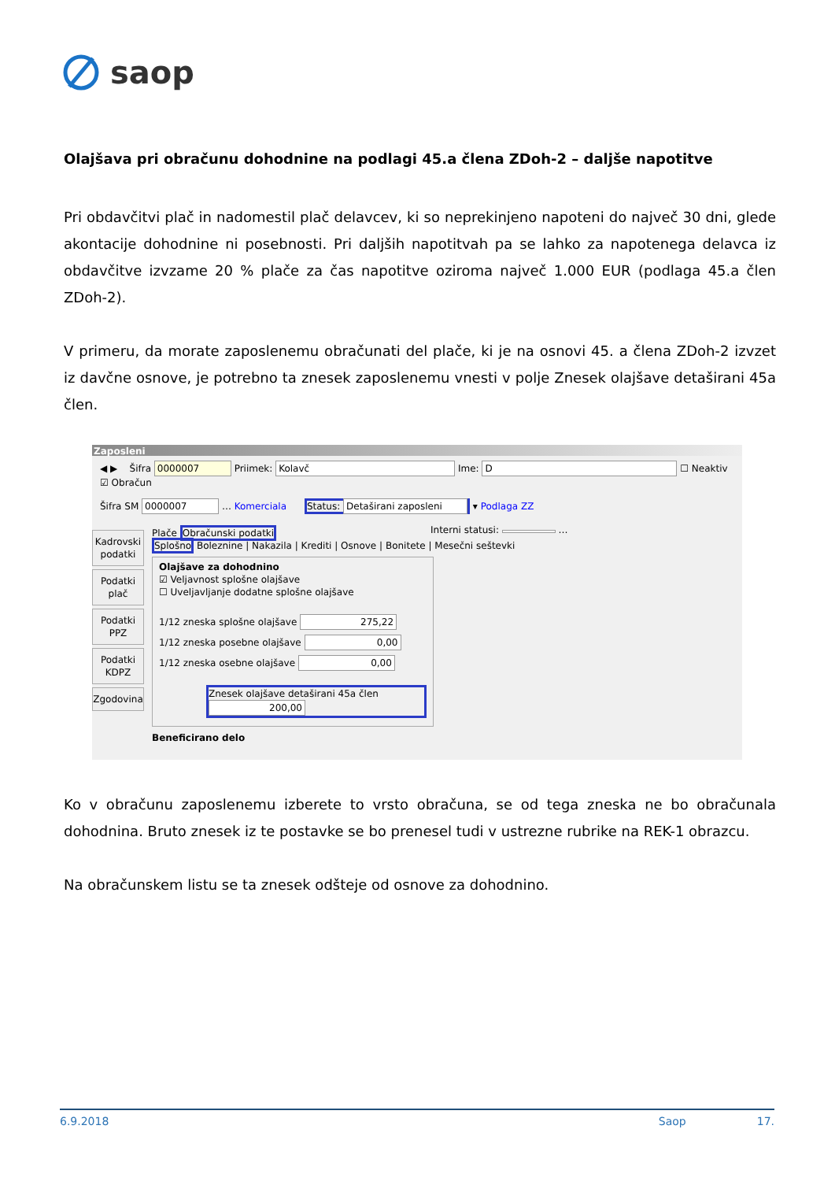saop
Olajšava pri obračunu dohodnine na podlagi 45.a člena ZDoh-2 – daljše napotitve
Pri obdavčitvi plač in nadomestil plač delavcev, ki so neprekinjeno napoteni do največ 30 dni, glede akontacije dohodnine ni posebnosti. Pri daljših napotitvah pa se lahko za napotenega delavca iz obdavčitve izvzame 20 % plače za čas napotitve oziroma največ 1.000 EUR (podlaga 45.a člen ZDoh-2).
V primeru, da morate zaposlenemu obračunati del plače, ki je na osnovi 45. a člena ZDoh-2 izvzet iz davčne osnove, je potrebno ta znesek zaposlenemu vnesti v polje Znesek olajšave detaširani 45a člen.
Zaposleni
◀ ▶ Šifra 0000007 Priimek: Kolavč Ime: D ☐ Neaktiv ☑ Obračun
Šifra SM 0000007 … Komerciala Status: Detaširani zaposleni ▾ Podlaga ZZ
Interni statusi: …
Kadrovski podatki
Podatki plač
Podatki PPZ
Podatki KDPZ
Zgodovina
Plače Obračunski podatki
Splošno Boleznine | Nakazila | Krediti | Osnove | Bonitete | Mesečni seštevki
Olajšave za dohodnino
☑ Veljavnost splošne olajšave
☐ Uveljavljanje dodatne splošne olajšave
1/12 zneska splošne olajšave 275,22
1/12 zneska posebne olajšave 0,00
1/12 zneska osebne olajšave 0,00
Znesek olajšave detaširani 45a člen 200,00
Beneficirano delo
Ko v obračunu zaposlenemu izberete to vrsto obračuna, se od tega zneska ne bo obračunala dohodnina. Bruto znesek iz te postavke se bo prenesel tudi v ustrezne rubrike na REK-1 obrazcu.
Na obračunskem listu se ta znesek odšteje od osnove za dohodnino.
6.9.2018 Saop 17.